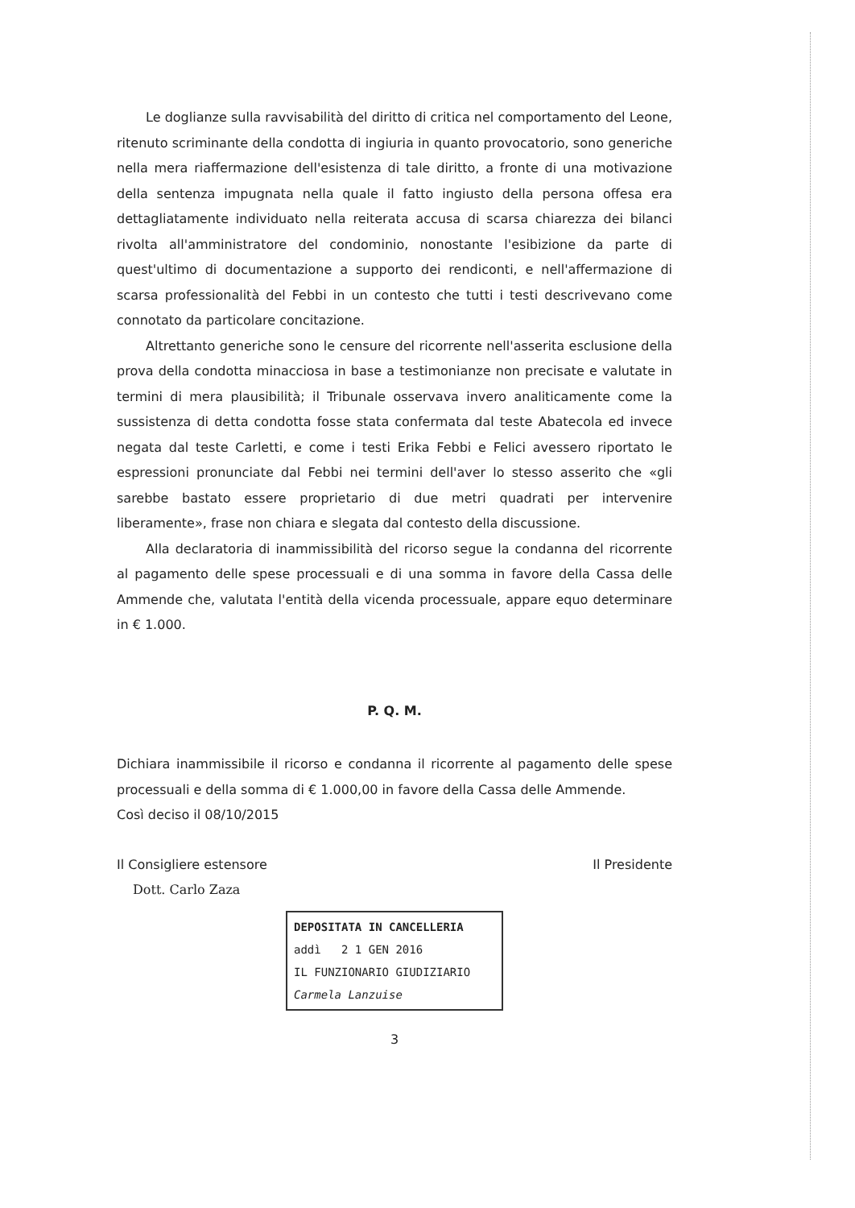Le doglianze sulla ravvisabilità del diritto di critica nel comportamento del Leone, ritenuto scriminante della condotta di ingiuria in quanto provocatorio, sono generiche nella mera riaffermazione dell'esistenza di tale diritto, a fronte di una motivazione della sentenza impugnata nella quale il fatto ingiusto della persona offesa era dettagliatamente individuato nella reiterata accusa di scarsa chiarezza dei bilanci rivolta all'amministratore del condominio, nonostante l'esibizione da parte di quest'ultimo di documentazione a supporto dei rendiconti, e nell'affermazione di scarsa professionalità del Febbi in un contesto che tutti i testi descrivevano come connotato da particolare concitazione.
Altrettanto generiche sono le censure del ricorrente nell'asserita esclusione della prova della condotta minacciosa in base a testimonianze non precisate e valutate in termini di mera plausibilità; il Tribunale osservava invero analiticamente come la sussistenza di detta condotta fosse stata confermata dal teste Abatecola ed invece negata dal teste Carletti, e come i testi Erika Febbi e Felici avessero riportato le espressioni pronunciate dal Febbi nei termini dell'aver lo stesso asserito che «gli sarebbe bastato essere proprietario di due metri quadrati per intervenire liberamente», frase non chiara e slegata dal contesto della discussione.
Alla declaratoria di inammissibilità del ricorso segue la condanna del ricorrente al pagamento delle spese processuali e di una somma in favore della Cassa delle Ammende che, valutata l'entità della vicenda processuale, appare equo determinare in € 1.000.
P. Q. M.
Dichiara inammissibile il ricorso e condanna il ricorrente al pagamento delle spese processuali e della somma di € 1.000,00 in favore della Cassa delle Ammende.
Così deciso il 08/10/2015
Il Consigliere estensore
Dott. Carlo Zaza
Il Presidente
DEPOSITATA IN CANCELLERIA
addì 2 1 GEN 2016
IL FUNZIONARIO GIUDIZIARIO
Carmela Lanzuise
3